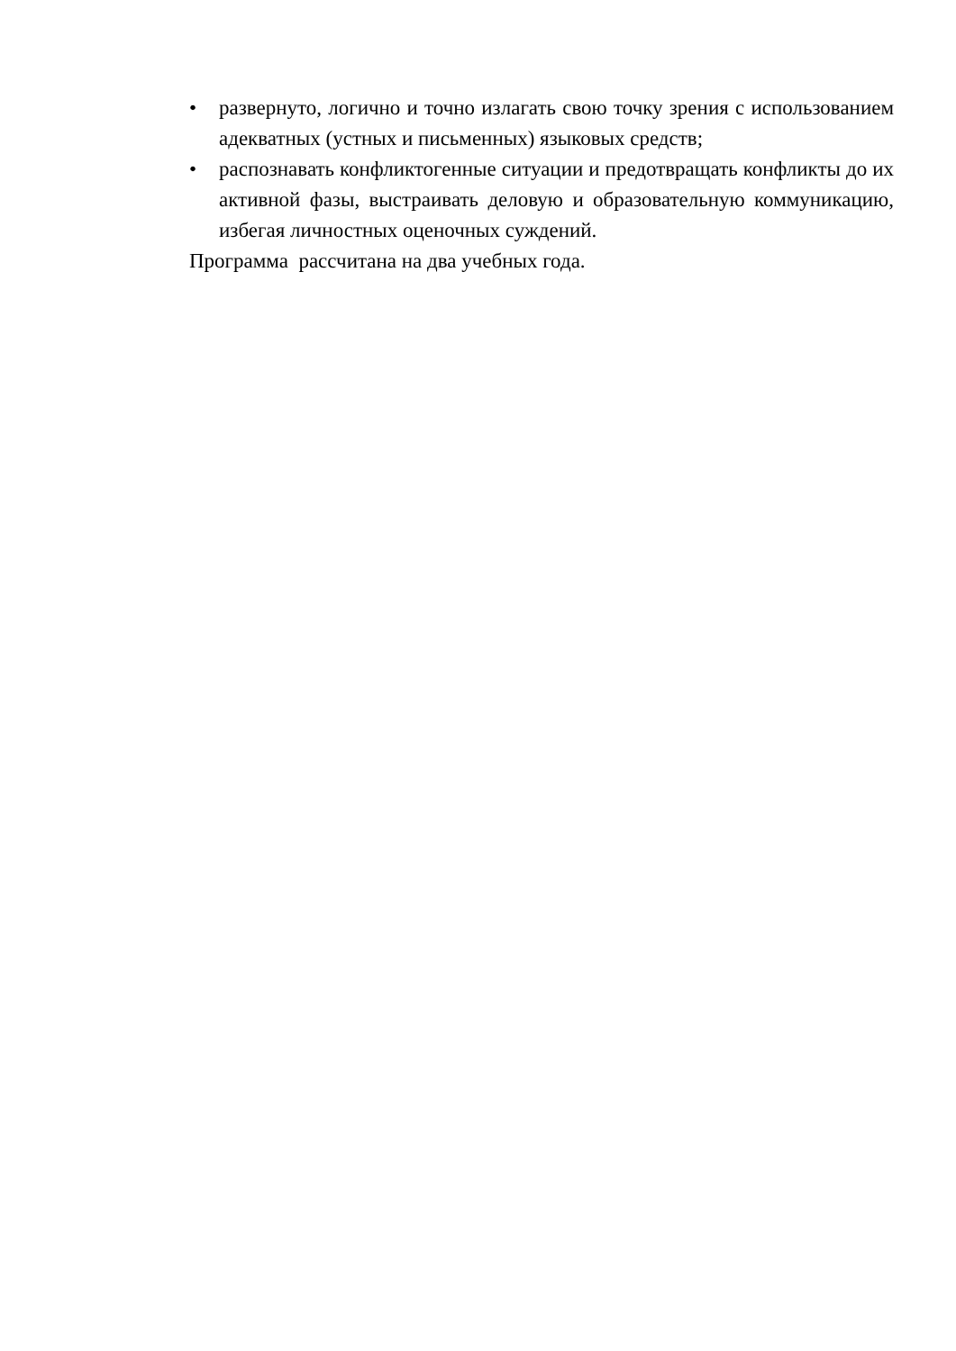• развернуто, логично и точно излагать свою точку зрения с использованием адекватных (устных и письменных) языковых средств;
• распознавать конфликтогенные ситуации и предотвращать конфликты до их активной фазы, выстраивать деловую и образовательную коммуникацию, избегая личностных оценочных суждений.
Программа рассчитана на два учебных года.